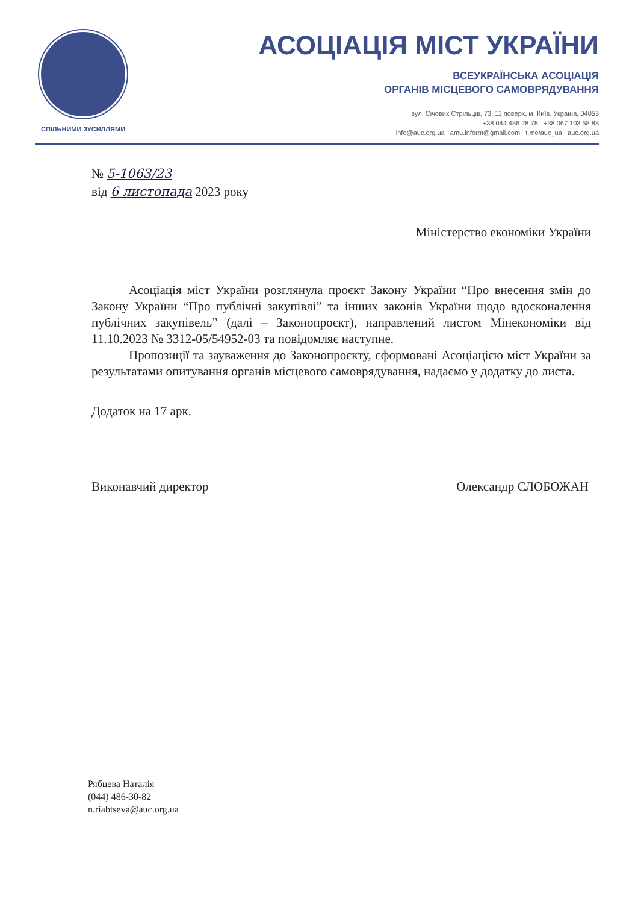СПІЛЬНИМИ ЗУСИЛЛЯМИ
АСОЦІАЦІЯ МІСТ УКРАЇНИ
ВСЕУКРАЇНСЬКА АСОЦІАЦІЯ
ОРГАНІВ МІСЦЕВОГО САМОВРЯДУВАННЯ
вул. Січових Стрільців, 73, 11 поверх, м. Київ, Україна, 04053
+38 044 486 28 78 +38 067 103 58 88
info@auc.org.ua amu.inform@gmail.com t.me/auc_ua auc.org.ua
№ 5-1063/23
від 6 листопада 2023 року
Міністерство економіки України
Асоціація міст України розглянула проєкт Закону України “Про внесення змін до Закону України “Про публічні закупівлі” та інших законів України щодо вдосконалення публічних закупівель” (далі – Законопроєкт), направлений листом Мінекономіки від 11.10.2023 № 3312-05/54952-03 та повідомляє наступне.
Пропозиції та зауваження до Законопроєкту, сформовані Асоціацією міст України за результатами опитування органів місцевого самоврядування, надаємо у додатку до листа.
Додаток на 17 арк.
Виконавчий директор Олександр СЛОБОЖАН
Рябцева Наталія
(044) 486-30-82
n.riabtseva@auc.org.ua